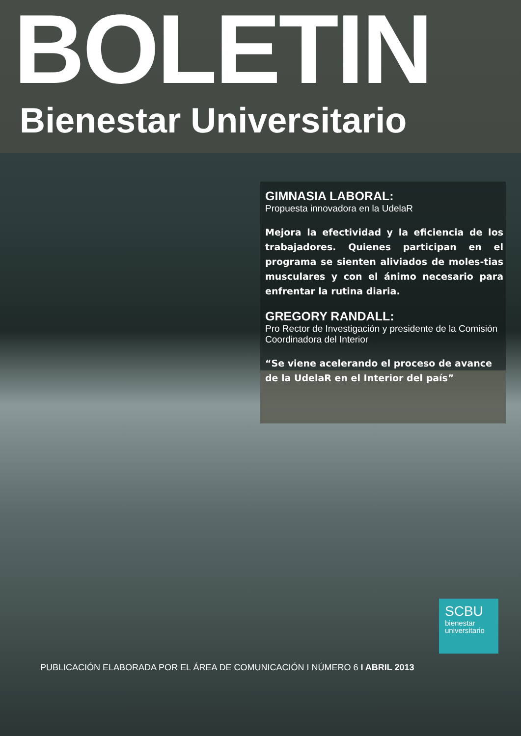BOLETIN
Bienestar Universitario
GIMNASIA LABORAL:
Propuesta innovadora en la UdelaR
Mejora la efectividad y la eficiencia de los trabajadores. Quienes participan en el programa se sienten aliviados de moles-tias musculares y con el ánimo necesario para enfrentar la rutina diaria.
GREGORY RANDALL:
Pro Rector de Investigación y presidente de la Comisión Coordinadora del Interior
“Se viene acelerando el proceso de avance de la UdelaR en el Interior del país”
SCBU
bienestar
universitario
PUBLICACIÓN ELABORADA POR EL ÁREA DE COMUNICACIÓN I NÚMERO 6 I ABRIL 2013